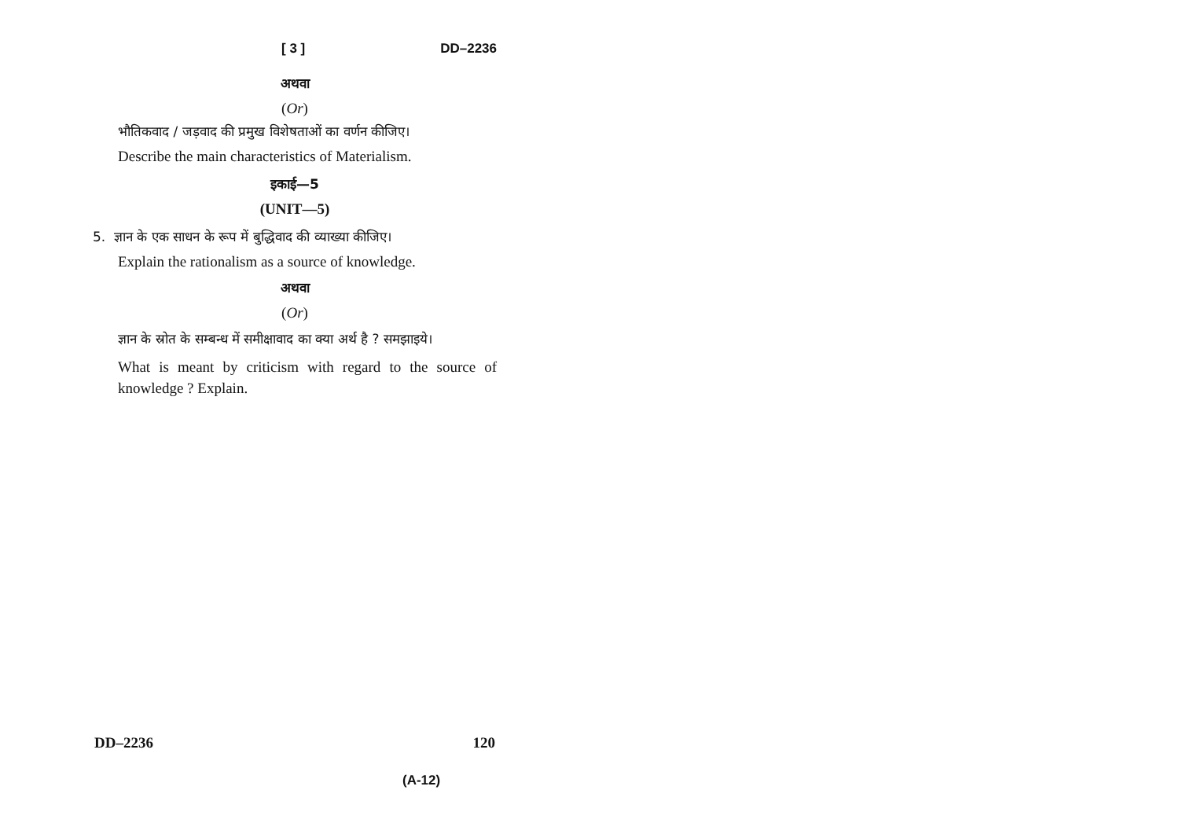[ 3 ] DD–2236
अथवा
(Or)
भौतिकवाद / जड़वाद की प्रमुख विशेषताओं का वर्णन कीजिए।
Describe the main characteristics of Materialism.
इकाई—5
(UNIT—5)
5. ज्ञान के एक साधन के रूप में बुद्धिवाद की व्याख्या कीजिए।
Explain the rationalism as a source of knowledge.
अथवा
(Or)
ज्ञान के स्रोत के सम्बन्ध में समीक्षावाद का क्या अर्थ है ? समझाइये।
What is meant by criticism with regard to the source of knowledge ? Explain.
DD–2236 120
(A-12)